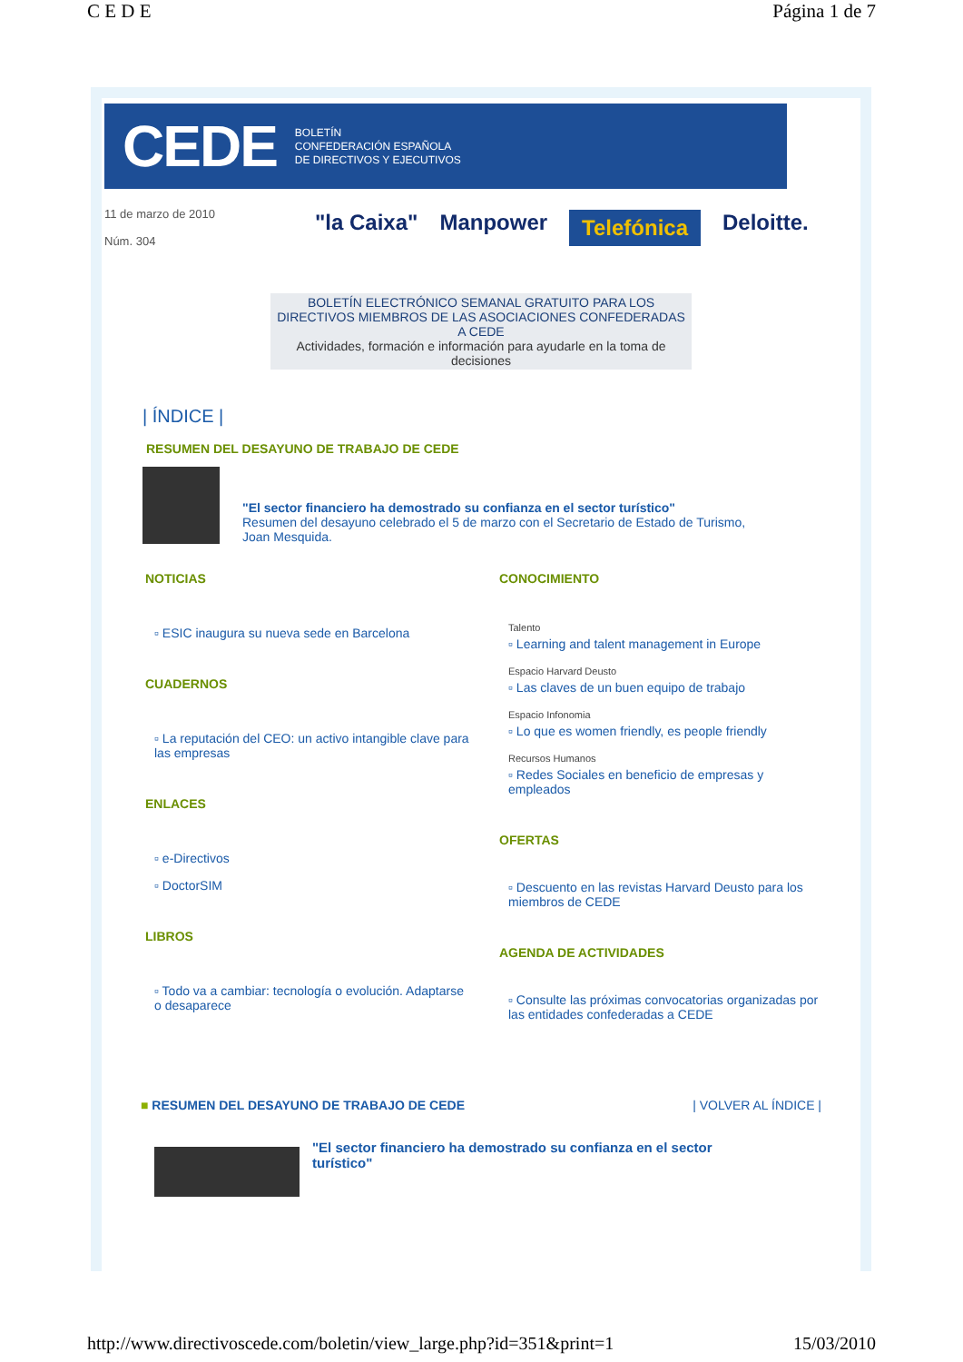C E D E Página 1 de 7
CEDE BOLETÍN
CONFEDERACIÓN ESPAÑOLA
DE DIRECTIVOS Y EJECUTIVOS
11 de marzo de 2010
Núm. 304
"la Caixa" Manpower Telefónica Deloitte.
BOLETÍN ELECTRÓNICO SEMANAL GRATUITO PARA LOS DIRECTIVOS MIEMBROS DE LAS ASOCIACIONES CONFEDERADAS A CEDE
Actividades, formación e información para ayudarle en la toma de decisiones
| ÍNDICE |
RESUMEN DEL DESAYUNO DE TRABAJO DE CEDE
"El sector financiero ha demostrado su confianza en el sector turístico"
Resumen del desayuno celebrado el 5 de marzo con el Secretario de Estado de Turismo, Joan Mesquida.
NOTICIAS
▫ ESIC inaugura su nueva sede en Barcelona
CUADERNOS
▫ La reputación del CEO: un activo intangible clave para las empresas
ENLACES
▫ e-Directivos
▫ DoctorSIM
LIBROS
▫ Todo va a cambiar: tecnología o evolución. Adaptarse o desaparece
CONOCIMIENTO
Talento
▫ Learning and talent management in Europe
Espacio Harvard Deusto
▫ Las claves de un buen equipo de trabajo
Espacio Infonomia
▫ Lo que es women friendly, es people friendly
Recursos Humanos
▫ Redes Sociales en beneficio de empresas y empleados
OFERTAS
▫ Descuento en las revistas Harvard Deusto para los miembros de CEDE
AGENDA DE ACTIVIDADES
▫ Consulte las próximas convocatorias organizadas por las entidades confederadas a CEDE
■ RESUMEN DEL DESAYUNO DE TRABAJO DE CEDE | VOLVER AL ÍNDICE |
"El sector financiero ha demostrado su confianza en el sector turístico"
http://www.directivoscede.com/boletin/view_large.php?id=351&print=1 15/03/2010